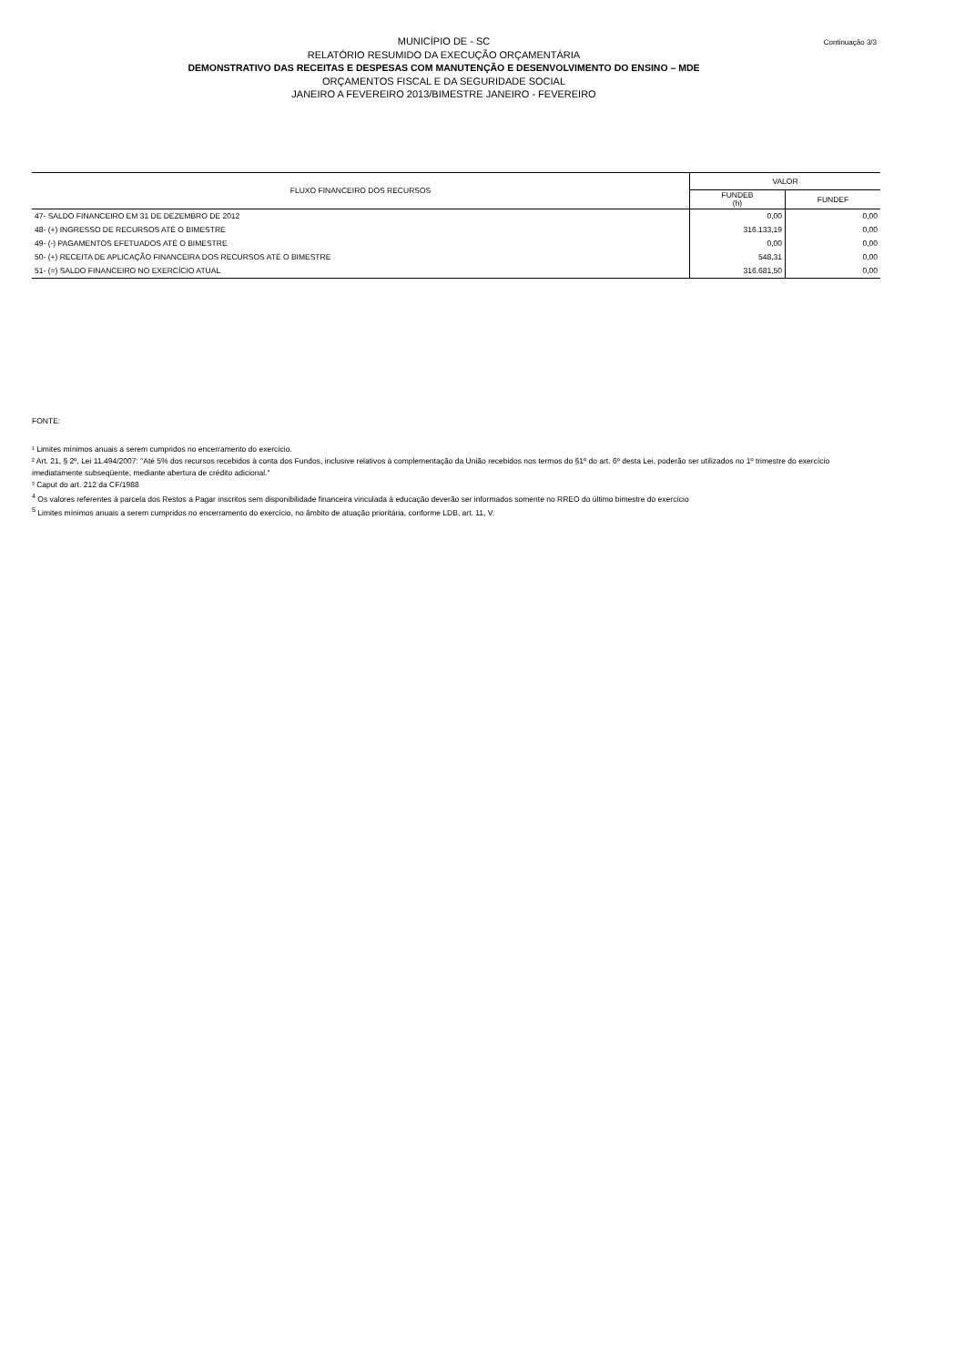Continuação 3/3
MUNICÍPIO DE - SC
RELATÓRIO RESUMIDO DA EXECUÇÃO ORÇAMENTÁRIA
DEMONSTRATIVO DAS RECEITAS E DESPESAS COM MANUTENÇÃO E DESENVOLVIMENTO DO ENSINO – MDE
ORÇAMENTOS FISCAL E DA SEGURIDADE SOCIAL
JANEIRO A FEVEREIRO 2013/BIMESTRE JANEIRO - FEVEREIRO
| FLUXO FINANCEIRO DOS RECURSOS | VALOR | |
| --- | --- | --- |
| | FUNDEB (h) | FUNDEF |
| 47- SALDO FINANCEIRO EM 31 DE DEZEMBRO DE 2012 | 0,00 | 0,00 |
| 48- (+) INGRESSO DE RECURSOS ATÉ O BIMESTRE | 316.133,19 | 0,00 |
| 49- (-) PAGAMENTOS EFETUADOS ATÉ O BIMESTRE | 0,00 | 0,00 |
| 50- (+) RECEITA DE APLICAÇÃO FINANCEIRA DOS RECURSOS ATÉ O BIMESTRE | 548,31 | 0,00 |
| 51- (=) SALDO FINANCEIRO NO EXERCÍCIO ATUAL | 316.681,50 | 0,00 |
FONTE:
¹ Limites mínimos anuais a serem cumpridos no encerramento do exercício.
² Art. 21, § 2º, Lei 11.494/2007: "Até 5% dos recursos recebidos à conta dos Fundos, inclusive relativos à complementação da União recebidos nos termos do §1º do art. 6º desta Lei, poderão ser utilizados no 1º trimestre do exercício imediatamente subseqüente, mediante abertura de crédito adicional."
³ Caput do art. 212 da CF/1988
<sup>4</sup> Os valores referentes à parcela dos Restos a Pagar inscritos sem disponibilidade financeira vinculada à educação deverão ser informados somente no RREO do último bimestre do exercício
<sup>5</sup> Limites mínimos anuais a serem cumpridos no encerramento do exercício, no âmbito de atuação prioritária, conforme LDB, art. 11, V.